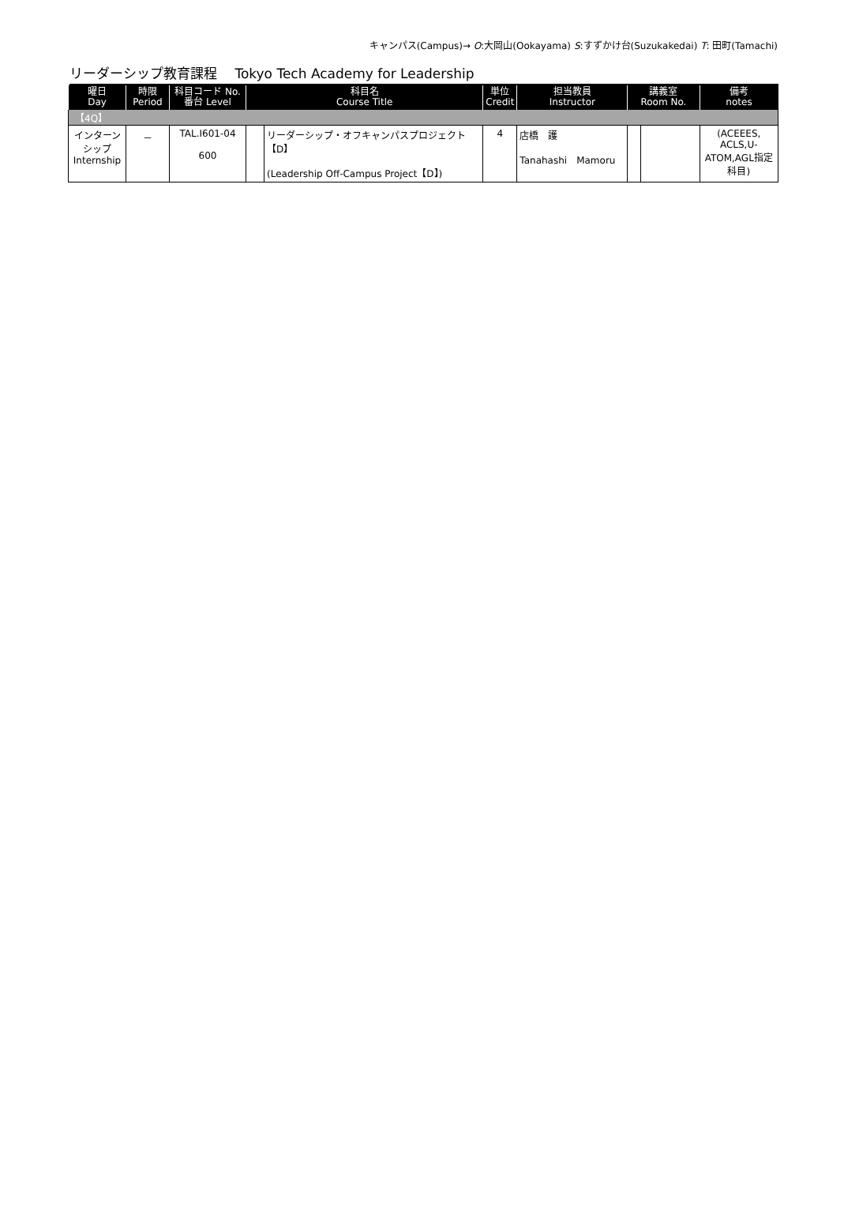キャンパス(Campus)→ O:大岡山(Ookayama) S:すずかけ台(Suzukakedai) T: 田町(Tamachi)
リーダーシップ教育課程　 Tokyo Tech Academy for Leadership
| 曜日 Day | 時限 Period | 科目コード No. 番台 Level | 科目名 Course Title | | 単位 Credit | 担当教員 Instructor | 講義室 Room No. | | 備考 notes |
| --- | --- | --- | --- | --- | --- | --- | --- | --- | --- |
| 【4Q】 | | | | | | | | | |
| インターン シップ Internship | － | TAL.I601-04 600 | | リーダーシップ・オフキャンパスプロジェクト【D】 (Leadership Off-Campus Project【D】) | 4 | 店橋 護 Tanahashi Mamoru | | | (ACEEES, ACLS,U- ATOM,AGL指定科目) |